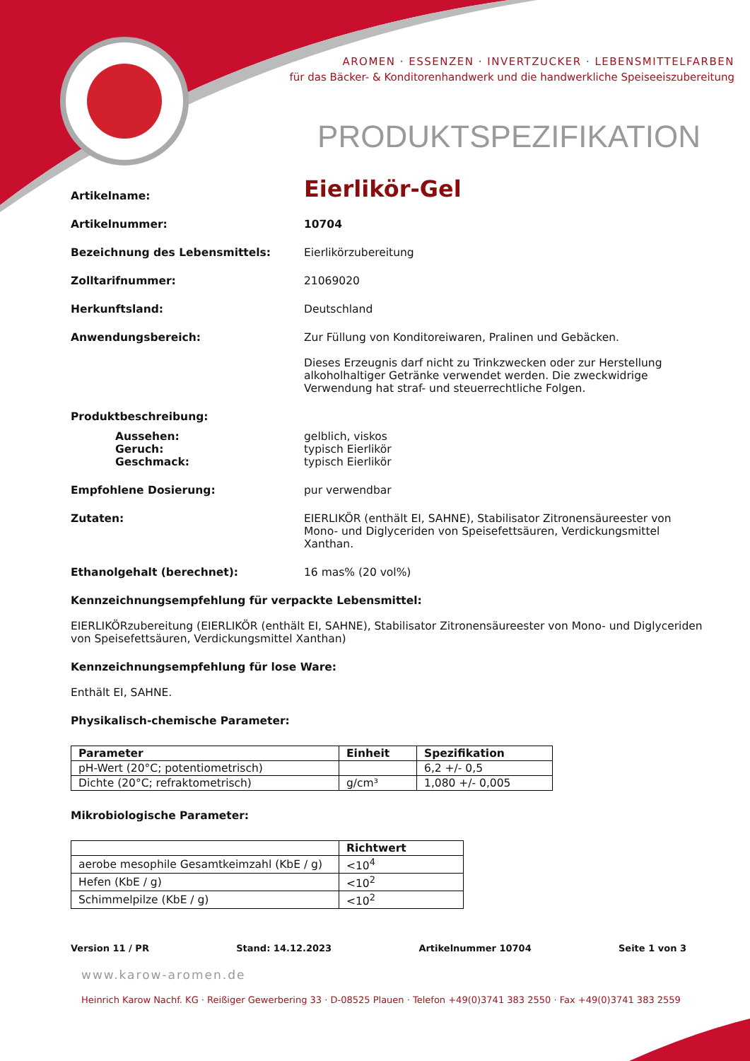AROMEN · ESSENZEN · INVERTZUCKER · LEBENSMITTELFARBEN
für das Bäcker- & Konditorenhandwerk und die handwerkliche Speiseeiszubereitung
PRODUKTSPEZIFIKATION
Artikelname:
Eierlikör-Gel
Artikelnummer: 10704
Bezeichnung des Lebensmittels: Eierlikörzubereitung
Zolltarifnummer: 21069020
Herkunftsland: Deutschland
Anwendungsbereich: Zur Füllung von Konditoreiwaren, Pralinen und Gebäcken.
Dieses Erzeugnis darf nicht zu Trinkzwecken oder zur Herstellung alkoholhaltiger Getränke verwendet werden. Die zweckwidrige Verwendung hat straf- und steuerrechtliche Folgen.
Produktbeschreibung:
Aussehen:
Geruch:
Geschmack:
gelblich, viskos
typisch Eierlikör
typisch Eierlikör
Empfohlene Dosierung: pur verwendbar
Zutaten: EIERLIKÖR (enthält EI, SAHNE), Stabilisator Zitronensäureester von Mono- und Diglyceriden von Speisefettsäuren, Verdickungsmittel Xanthan.
Ethanolgehalt (berechnet): 16 mas% (20 vol%)
Kennzeichnungsempfehlung für verpackte Lebensmittel:
EIERLIKÖRzubereitung (EIERLIKÖR (enthält EI, SAHNE), Stabilisator Zitronensäureester von Mono- und Diglyceriden von Speisefettsäuren, Verdickungsmittel Xanthan)
Kennzeichnungsempfehlung für lose Ware:
Enthält EI, SAHNE.
Physikalisch-chemische Parameter:
| Parameter | Einheit | Spezifikation |
| --- | --- | --- |
| pH-Wert (20°C; potentiometrisch) | | 6,2 +/- 0,5 |
| Dichte (20°C; refraktometrisch) | g/cm³ | 1,080 +/- 0,005 |
Mikrobiologische Parameter:
| | Richtwert |
| --- | --- |
| aerobe mesophile Gesamtkeimzahl (KbE / g) | <10<sup>4</sup> |
| Hefen (KbE / g) | <10<sup>2</sup> |
| Schimmelpilze (KbE / g) | <10<sup>2</sup> |
Version 11 / PR Stand: 14.12.2023 Artikelnummer 10704 Seite 1 von 3
www.karow-aromen.de
Heinrich Karow Nachf. KG · Reißiger Gewerbering 33 · D-08525 Plauen · Telefon +49(0)3741 383 2550 · Fax +49(0)3741 383 2559